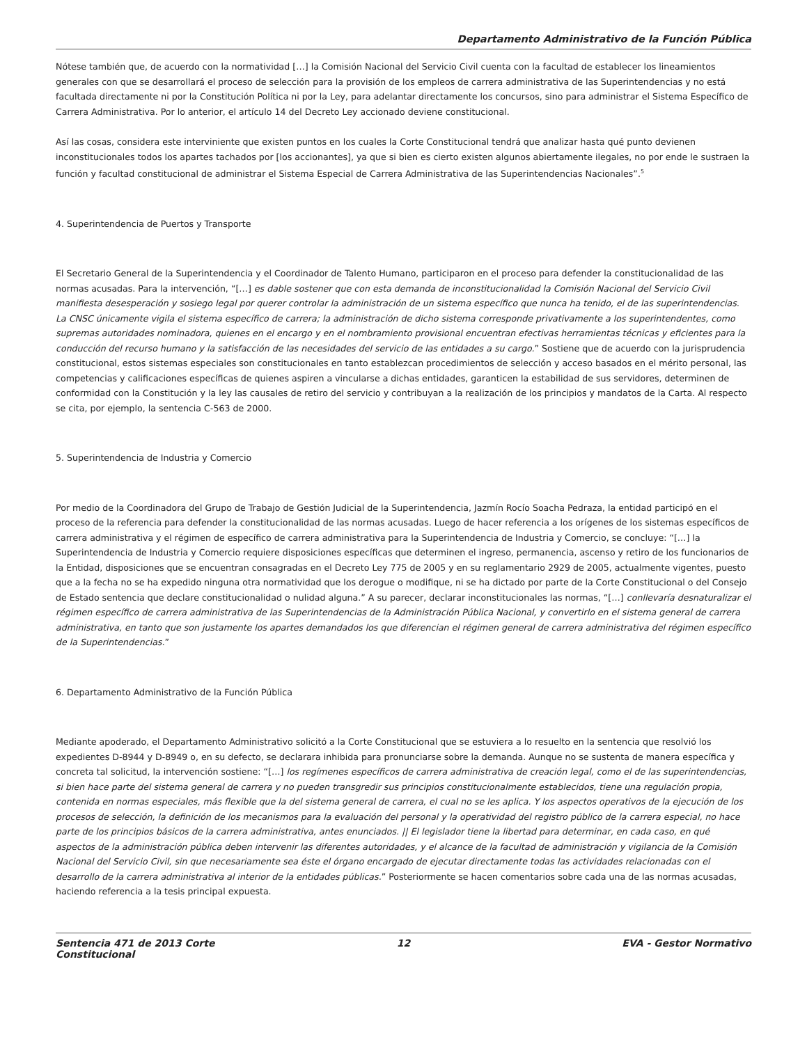Departamento Administrativo de la Función Pública
Nótese también que, de acuerdo con la normatividad […] la Comisión Nacional del Servicio Civil cuenta con la facultad de establecer los lineamientos generales con que se desarrollará el proceso de selección para la provisión de los empleos de carrera administrativa de las Superintendencias y no está facultada directamente ni por la Constitución Política ni por la Ley, para adelantar directamente los concursos, sino para administrar el Sistema Específico de Carrera Administrativa. Por lo anterior, el artículo 14 del Decreto Ley accionado deviene constitucional.
Así las cosas, considera este interviniente que existen puntos en los cuales la Corte Constitucional tendrá que analizar hasta qué punto devienen inconstitucionales todos los apartes tachados por [los accionantes], ya que si bien es cierto existen algunos abiertamente ilegales, no por ende le sustraen la función y facultad constitucional de administrar el Sistema Especial de Carrera Administrativa de las Superintendencias Nacionales”.<sup>5</sup>
4. Superintendencia de Puertos y Transporte
El Secretario General de la Superintendencia y el Coordinador de Talento Humano, participaron en el proceso para defender la constitucionalidad de las normas acusadas. Para la intervención, “[…] es dable sostener que con esta demanda de inconstitucionalidad la Comisión Nacional del Servicio Civil manifiesta desesperación y sosiego legal por querer controlar la administración de un sistema específico que nunca ha tenido, el de las superintendencias. La CNSC únicamente vigila el sistema específico de carrera; la administración de dicho sistema corresponde privativamente a los superintendentes, como supremas autoridades nominadora, quienes en el encargo y en el nombramiento provisional encuentran efectivas herramientas técnicas y eficientes para la conducción del recurso humano y la satisfacción de las necesidades del servicio de las entidades a su cargo.” Sostiene que de acuerdo con la jurisprudencia constitucional, estos sistemas especiales son constitucionales en tanto establezcan procedimientos de selección y acceso basados en el mérito personal, las competencias y calificaciones específicas de quienes aspiren a vincularse a dichas entidades, garanticen la estabilidad de sus servidores, determinen de conformidad con la Constitución y la ley las causales de retiro del servicio y contribuyan a la realización de los principios y mandatos de la Carta. Al respecto se cita, por ejemplo, la sentencia C-563 de 2000.
5. Superintendencia de Industria y Comercio
Por medio de la Coordinadora del Grupo de Trabajo de Gestión Judicial de la Superintendencia, Jazmín Rocío Soacha Pedraza, la entidad participó en el proceso de la referencia para defender la constitucionalidad de las normas acusadas. Luego de hacer referencia a los orígenes de los sistemas específicos de carrera administrativa y el régimen de específico de carrera administrativa para la Superintendencia de Industria y Comercio, se concluye: “[…] la Superintendencia de Industria y Comercio requiere disposiciones específicas que determinen el ingreso, permanencia, ascenso y retiro de los funcionarios de la Entidad, disposiciones que se encuentran consagradas en el Decreto Ley 775 de 2005 y en su reglamentario 2929 de 2005, actualmente vigentes, puesto que a la fecha no se ha expedido ninguna otra normatividad que los derogue o modifique, ni se ha dictado por parte de la Corte Constitucional o del Consejo de Estado sentencia que declare constitucionalidad o nulidad alguna.” A su parecer, declarar inconstitucionales las normas, “[…] conllevaría desnaturalizar el régimen específico de carrera administrativa de las Superintendencias de la Administración Pública Nacional, y convertirlo en el sistema general de carrera administrativa, en tanto que son justamente los apartes demandados los que diferencian el régimen general de carrera administrativa del régimen específico de la Superintendencias.”
6. Departamento Administrativo de la Función Pública
Mediante apoderado, el Departamento Administrativo solicitó a la Corte Constitucional que se estuviera a lo resuelto en la sentencia que resolvió los expedientes D-8944 y D-8949 o, en su defecto, se declarara inhibida para pronunciarse sobre la demanda. Aunque no se sustenta de manera específica y concreta tal solicitud, la intervención sostiene: “[…] los regímenes específicos de carrera administrativa de creación legal, como el de las superintendencias, si bien hace parte del sistema general de carrera y no pueden transgredir sus principios constitucionalmente establecidos, tiene una regulación propia, contenida en normas especiales, más flexible que la del sistema general de carrera, el cual no se les aplica. Y los aspectos operativos de la ejecución de los procesos de selección, la definición de los mecanismos para la evaluación del personal y la operatividad del registro público de la carrera especial, no hace parte de los principios básicos de la carrera administrativa, antes enunciados. || El legislador tiene la libertad para determinar, en cada caso, en qué aspectos de la administración pública deben intervenir las diferentes autoridades, y el alcance de la facultad de administración y vigilancia de la Comisión Nacional del Servicio Civil, sin que necesariamente sea éste el órgano encargado de ejecutar directamente todas las actividades relacionadas con el desarrollo de la carrera administrativa al interior de la entidades públicas.” Posteriormente se hacen comentarios sobre cada una de las normas acusadas, haciendo referencia a la tesis principal expuesta.
Sentencia 471 de 2013 Corte Constitucional
12 EVA - Gestor Normativo